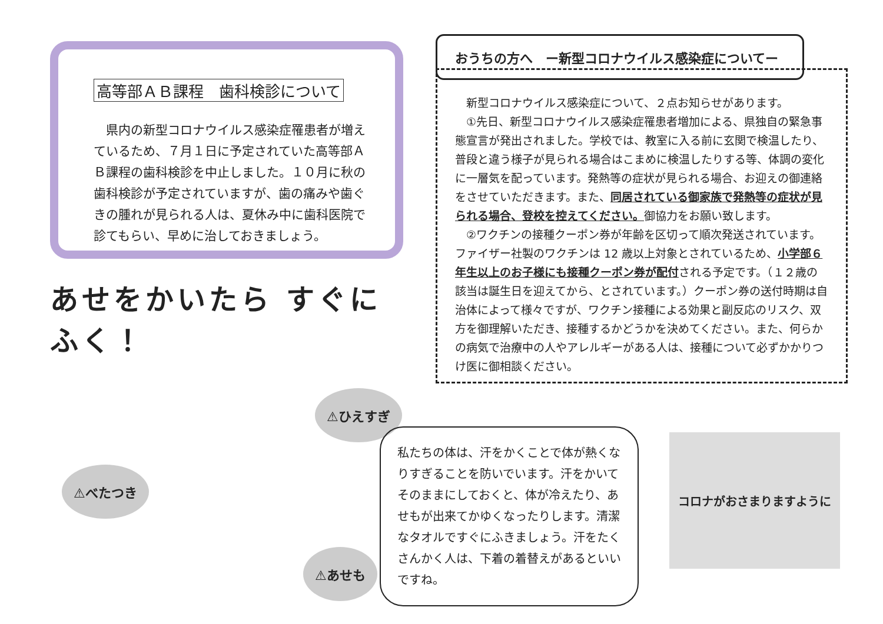高等部ＡＢ課程　歯科検診について
　県内の新型コロナウイルス感染症罹患者が増えているため、７月１日に予定されていた高等部ＡＢ課程の歯科検診を中止しました。１０月に秋の歯科検診が予定されていますが、歯の痛みや歯ぐきの腫れが見られる人は、夏休み中に歯科医院で診てもらい、早めに治しておきましょう。
あせをかいたら すぐにふく！
⚠べたつき
⚠ひえすぎ
⚠あせも
おうちの方へ　ー新型コロナウイルス感染症についてー
新型コロナウイルス感染症について、２点お知らせがあります。
①先日、新型コロナウイルス感染症罹患者増加による、県独自の緊急事態宣言が発出されました。学校では、教室に入る前に玄関で検温したり、普段と違う様子が見られる場合はこまめに検温したりする等、体調の変化に一層気を配っています。発熱等の症状が見られる場合、お迎えの御連絡をさせていただきます。また、同居されている御家族で発熱等の症状が見られる場合、登校を控えてください。御協力をお願い致します。
②ワクチンの接種クーポン券が年齢を区切って順次発送されています。ファイザー社製のワクチンは 12 歳以上対象とされているため、小学部６年生以上のお子様にも接種クーポン券が配付される予定です。（１２歳の該当は誕生日を迎えてから、とされています。）クーポン券の送付時期は自治体によって様々ですが、ワクチン接種による効果と副反応のリスク、双方を御理解いただき、接種するかどうかを決めてください。また、何らかの病気で治療中の人やアレルギーがある人は、接種について必ずかかりつけ医に御相談ください。
私たちの体は、汗をかくことで体が熱くなりすぎることを防いでいます。汗をかいてそのままにしておくと、体が冷えたり、あせもが出来てかゆくなったりします。清潔なタオルですぐにふきましょう。汗をたくさんかく人は、下着の着替えがあるといいですね。
コロナがおさまりますように